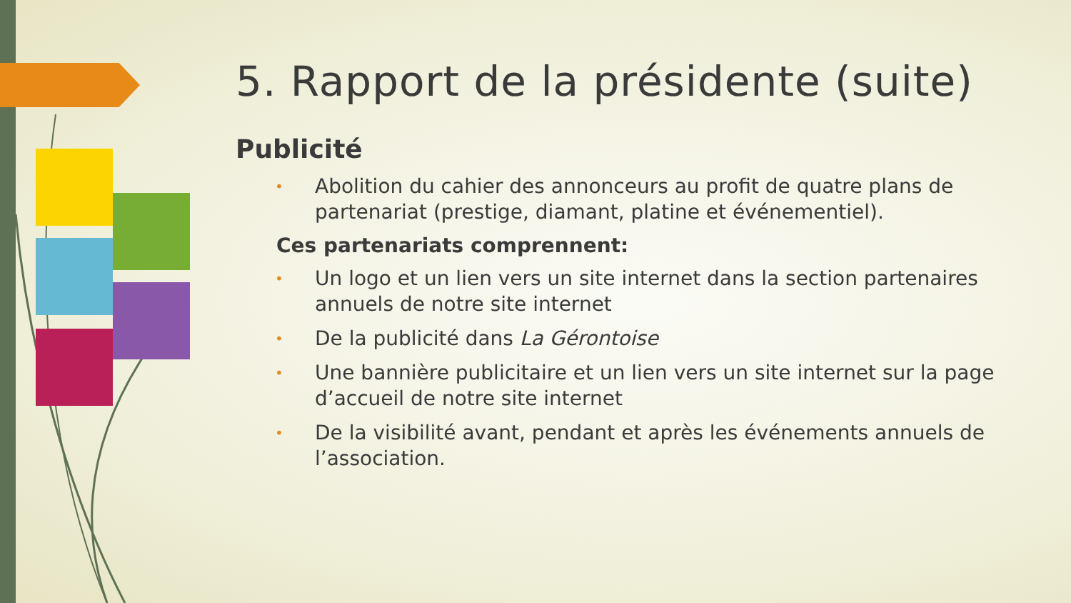5. Rapport de la présidente (suite)
Publicité
• Abolition du cahier des annonceurs au profit de quatre plans de partenariat (prestige, diamant, platine et événementiel).
Ces partenariats comprennent:
• Un logo et un lien vers un site internet dans la section partenaires annuels de notre site internet
• De la publicité dans La Gérontoise
• Une bannière publicitaire et un lien vers un site internet sur la page d’accueil de notre site internet
• De la visibilité avant, pendant et après les événements annuels de l’association.